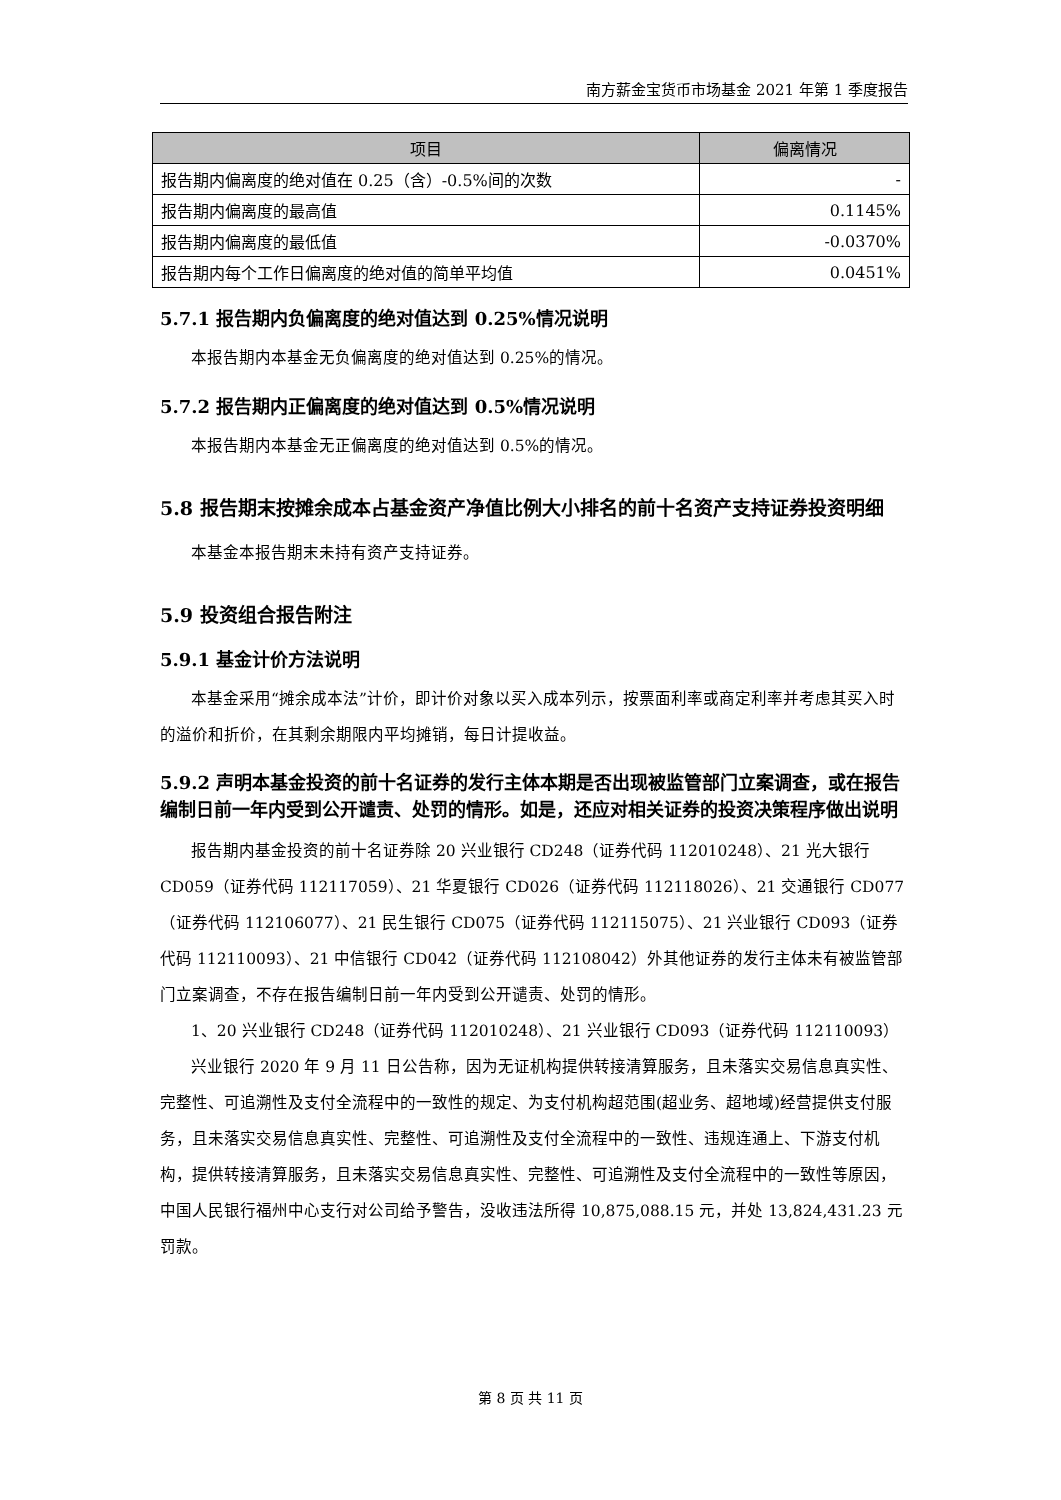南方薪金宝货币市场基金 2021 年第 1 季度报告
| 项目 | 偏离情况 |
| --- | --- |
| 报告期内偏离度的绝对值在 0.25（含）-0.5%间的次数 | - |
| 报告期内偏离度的最高值 | 0.1145% |
| 报告期内偏离度的最低值 | -0.0370% |
| 报告期内每个工作日偏离度的绝对值的简单平均值 | 0.0451% |
5.7.1 报告期内负偏离度的绝对值达到 0.25%情况说明
本报告期内本基金无负偏离度的绝对值达到 0.25%的情况。
5.7.2 报告期内正偏离度的绝对值达到 0.5%情况说明
本报告期内本基金无正偏离度的绝对值达到 0.5%的情况。
5.8 报告期末按摊余成本占基金资产净值比例大小排名的前十名资产支持证券投资明细
本基金本报告期末未持有资产支持证券。
5.9 投资组合报告附注
5.9.1 基金计价方法说明
本基金采用“摊余成本法”计价，即计价对象以买入成本列示，按票面利率或商定利率并考虑其买入时的溢价和折价，在其剩余期限内平均摊销，每日计提收益。
5.9.2 声明本基金投资的前十名证券的发行主体本期是否出现被监管部门立案调查，或在报告编制日前一年内受到公开谴责、处罚的情形。如是，还应对相关证券的投资决策程序做出说明
报告期内基金投资的前十名证券除 20 兴业银行 CD248（证券代码 112010248）、21 光大银行 CD059（证券代码 112117059）、21 华夏银行 CD026（证券代码 112118026）、21 交通银行 CD077（证券代码 112106077）、21 民生银行 CD075（证券代码 112115075）、21 兴业银行 CD093（证券代码 112110093）、21 中信银行 CD042（证券代码 112108042）外其他证券的发行主体未有被监管部门立案调查，不存在报告编制日前一年内受到公开谴责、处罚的情形。
1、20 兴业银行 CD248（证券代码 112010248）、21 兴业银行 CD093（证券代码 112110093）
兴业银行 2020 年 9 月 11 日公告称，因为无证机构提供转接清算服务，且未落实交易信息真实性、完整性、可追溯性及支付全流程中的一致性的规定、为支付机构超范围(超业务、超地域)经营提供支付服务，且未落实交易信息真实性、完整性、可追溯性及支付全流程中的一致性、违规连通上、下游支付机构，提供转接清算服务，且未落实交易信息真实性、完整性、可追溯性及支付全流程中的一致性等原因，中国人民银行福州中心支行对公司给予警告，没收违法所得 10,875,088.15 元，并处 13,824,431.23 元罚款。
第 8 页 共 11 页